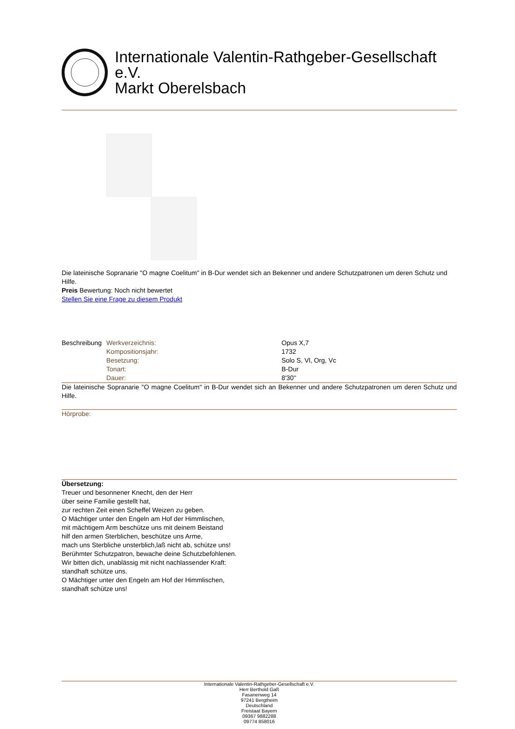Internationale Valentin-Rathgeber-Gesellschaft e.V.
Markt Oberelsbach
Die lateinische Sopranarie "O magne Coelitum" in B-Dur wendet sich an Bekenner und andere Schutzpatronen um deren Schutz und Hilfe.
Preis Bewertung: Noch nicht bewertet
Stellen Sie eine Frage zu diesem Produkt
| Beschreibung | Werkverzeichnis: | Opus X,7 |
| | Kompositionsjahr: | 1732 |
| | Besetzung: | Solo S, Vl, Org, Vc |
| | Tonart: | B-Dur |
| | Dauer: | 8'30'' |
Die lateinische Sopranarie "O magne Coelitum" in B-Dur wendet sich an Bekenner und andere Schutzpatronen um deren Schutz und Hilfe.
Hörprobe:
Übersetzung:
Treuer und besonnener Knecht, den der Herr
über seine Familie gestellt hat,
zur rechten Zeit einen Scheffel Weizen zu geben.
O Mächtiger unter den Engeln am Hof der Himmlischen,
mit mächtigem Arm beschütze uns mit deinem Beistand
hilf den armen Sterblichen, beschütze uns Arme,
mach uns Sterbliche unsterblich,laß nicht ab, schütze uns!
Berühmter Schutzpatron, bewache deine Schutzbefohlenen.
Wir bitten dich, unablässig mit nicht nachlassender Kraft:
standhaft schütze uns.
O Mächtiger unter den Engeln am Hof der Himmlischen,
standhaft schütze uns!
Internationale Valentin-Rathgeber-Gesellschaft e.V.
Herr Berthold Gaß
Fasanenweg 14
97241 Bergtheim
Deutschland
Freistaat Bayern
09367 9882288
09774 858016